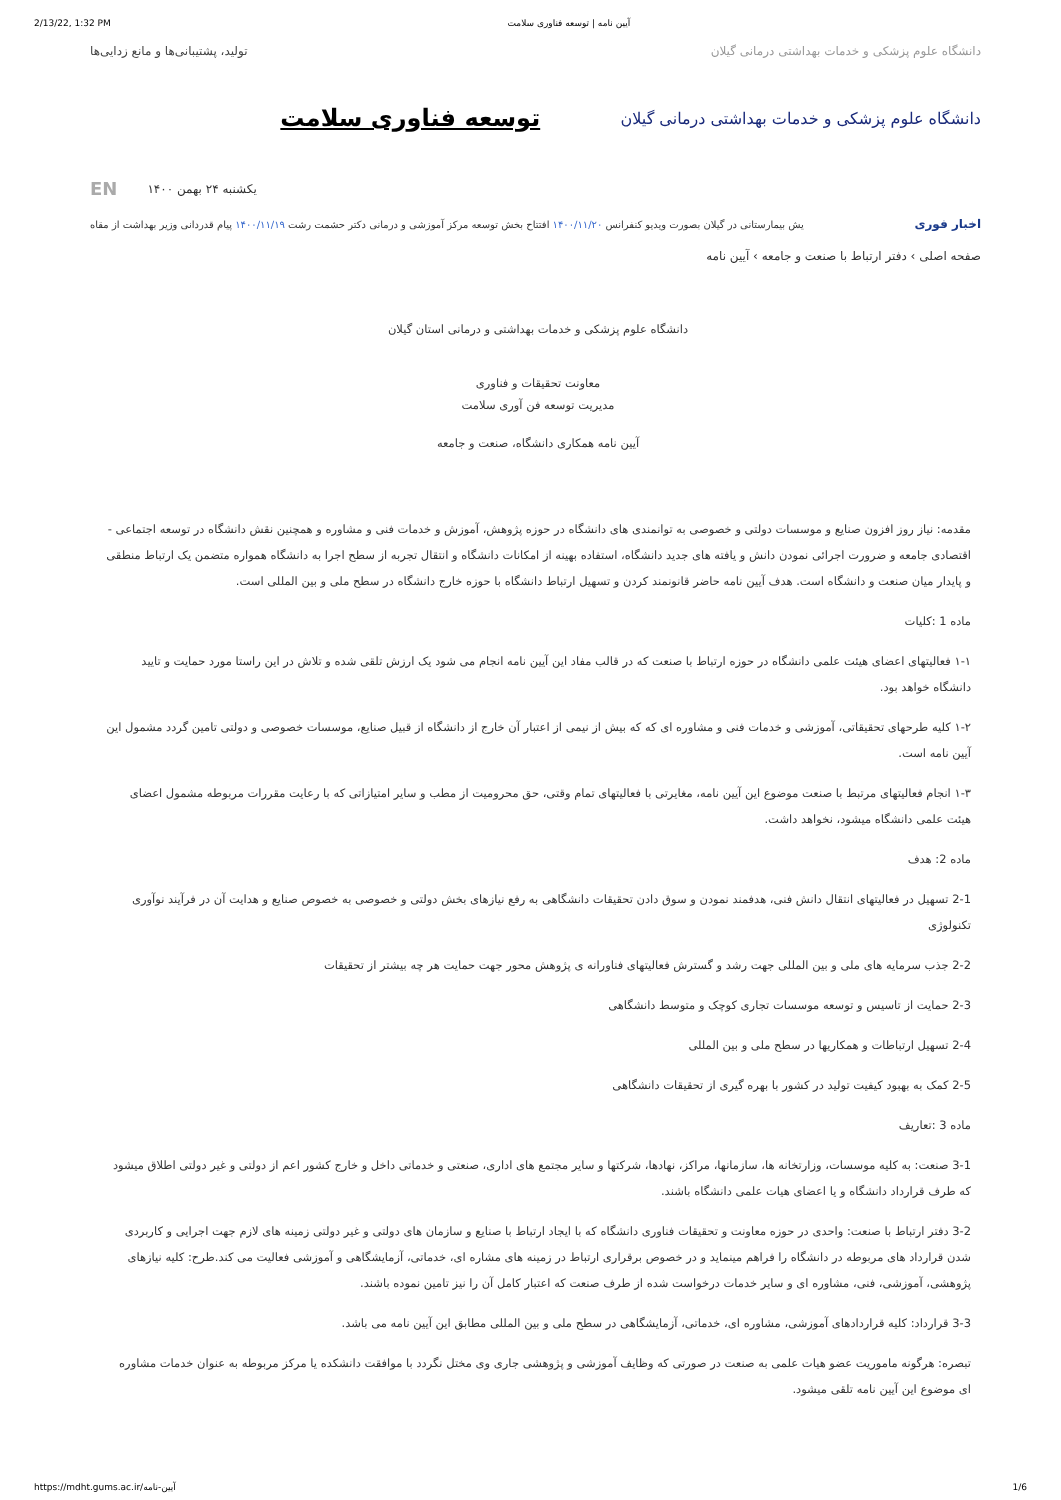2/13/22, 1:32 PM آیین نامه | توسعه فناوری سلامت
دانشگاه علوم پزشکی و خدمات بهداشتی درمانی گیلان تولید، پشتیبانی‌ها و مانع زدایی‌ها
دانشگاه علوم پزشکی و خدمات بهداشتی درمانی گیلان توسعه فناوری سلامت
EN یکشنبه ۲۴ بهمن ۱۴۰۰
اخبار فوری یش بیمارستانی در گیلان بصورت ویدیو کنفرانس ۱۴۰۰/۱۱/۲۰ افتتاح بخش توسعه مرکز آموزشی و درمانی دکتر حشمت رشت ۱۴۰۰/۱۱/۱۹ پیام قدردانی وزیر بهداشت از مقاه
صفحه اصلی › دفتر ارتباط با صنعت و جامعه › آیین نامه
دانشگاه علوم پزشکی و خدمات بهداشتی و درمانی استان گیلان
معاونت تحقیقات و فناوری
مدیریت توسعه فن آوری سلامت
آیین نامه همکاری دانشگاه، صنعت و جامعه
مقدمه: نیاز روز افزون صنایع و موسسات دولتی و خصوصی به توانمندی های دانشگاه در حوزه پژوهش، آموزش و خدمات فنی و مشاوره و همچنین نقش دانشگاه در توسعه اجتماعی - اقتصادی جامعه و ضرورت اجرائی نمودن دانش و یافته های جدید دانشگاه، استفاده بهینه از امکانات دانشگاه و انتقال تجربه از سطح اجرا به دانشگاه همواره متضمن یک ارتباط منطقی و پایدار میان صنعت و دانشگاه است. هدف آیین نامه حاضر قانونمند کردن و تسهیل ارتباط دانشگاه با حوزه خارج دانشگاه در سطح ملی و بین المللی است.
ماده 1 :کلیات
۱-۱ فعالیتهای اعضای هیئت علمی دانشگاه در حوزه ارتباط با صنعت که در قالب مفاد این آیین نامه انجام می شود یک ارزش تلقی شده و تلاش در این راستا مورد حمایت و تایید دانشگاه خواهد بود.
۱-۲ کلیه طرحهای تحقیقاتی، آموزشی و خدمات فنی و مشاوره ای که که بیش از نیمی از اعتبار آن خارج از دانشگاه از قبیل صنایع، موسسات خصوصی و دولتی تامین گردد مشمول این آیین نامه است.
۱-۳ انجام فعالیتهای مرتبط با صنعت موضوع این آیین نامه، مغایرتی با فعالیتهای تمام وقتی، حق محرومیت از مطب و سایر امتیازاتی که با رعایت مقررات مربوطه مشمول اعضای هیئت علمی دانشگاه میشود، نخواهد داشت.
ماده 2: هدف
2-1 تسهیل در فعالیتهای انتقال دانش فنی، هدفمند نمودن و سوق دادن تحقیقات دانشگاهی به رفع نیازهای بخش دولتی و خصوصی به خصوص صنایع و هدایت آن در فرآیند نوآوری تکنولوژی
2-2 جذب سرمایه های ملی و بین المللی جهت رشد و گسترش فعالیتهای فناورانه ی پژوهش محور جهت حمایت هر چه بیشتر از تحقیقات
2-3 حمایت از تاسیس و توسعه موسسات تجاری کوچک و متوسط دانشگاهی
2-4 تسهیل ارتباطات و همکاریها در سطح ملی و بین المللی
2-5 کمک به بهبود کیفیت تولید در کشور با بهره گیری از تحقیقات دانشگاهی
ماده 3 :تعاریف
3-1 صنعت: به کلیه موسسات، وزارتخانه ها، سازمانها، مراکز، نهادها، شرکتها و سایر مجتمع های اداری، صنعتی و خدماتی داخل و خارج کشور اعم از دولتی و غیر دولتی اطلاق میشود که طرف قرارداد دانشگاه و یا اعضای هیات علمی دانشگاه باشند.
3-2 دفتر ارتباط با صنعت: واحدی در حوزه معاونت و تحقیقات فناوری دانشگاه که با ایجاد ارتباط با صنایع و سازمان های دولتی و غیر دولتی زمینه های لازم جهت اجرایی و کاربردی شدن قرارداد های مربوطه در دانشگاه را فراهم مینماید و در خصوص برقراری ارتباط در زمینه های مشاره ای، خدماتی، آزمایشگاهی و آموزشی فعالیت می کند.طرح: کلیه نیازهای پژوهشی، آموزشی، فنی، مشاوره ای و سایر خدمات درخواست شده از طرف صنعت که اعتبار کامل آن را نیز تامین نموده باشند.
3-3 قرارداد: کلیه قراردادهای آموزشی، مشاوره ای، خدماتی، آزمایشگاهی در سطح ملی و بین المللی مطابق این آیین نامه می باشد.
تبصره: هرگونه ماموریت عضو هیات علمی به صنعت در صورتی که وظایف آموزشی و پژوهشی جاری وی مختل نگردد با موافقت دانشکده یا مرکز مربوطه به عنوان خدمات مشاوره ای موضوع این آیین نامه تلقی میشود.
https://mdht.gums.ac.ir/آیین-نامه 1/6